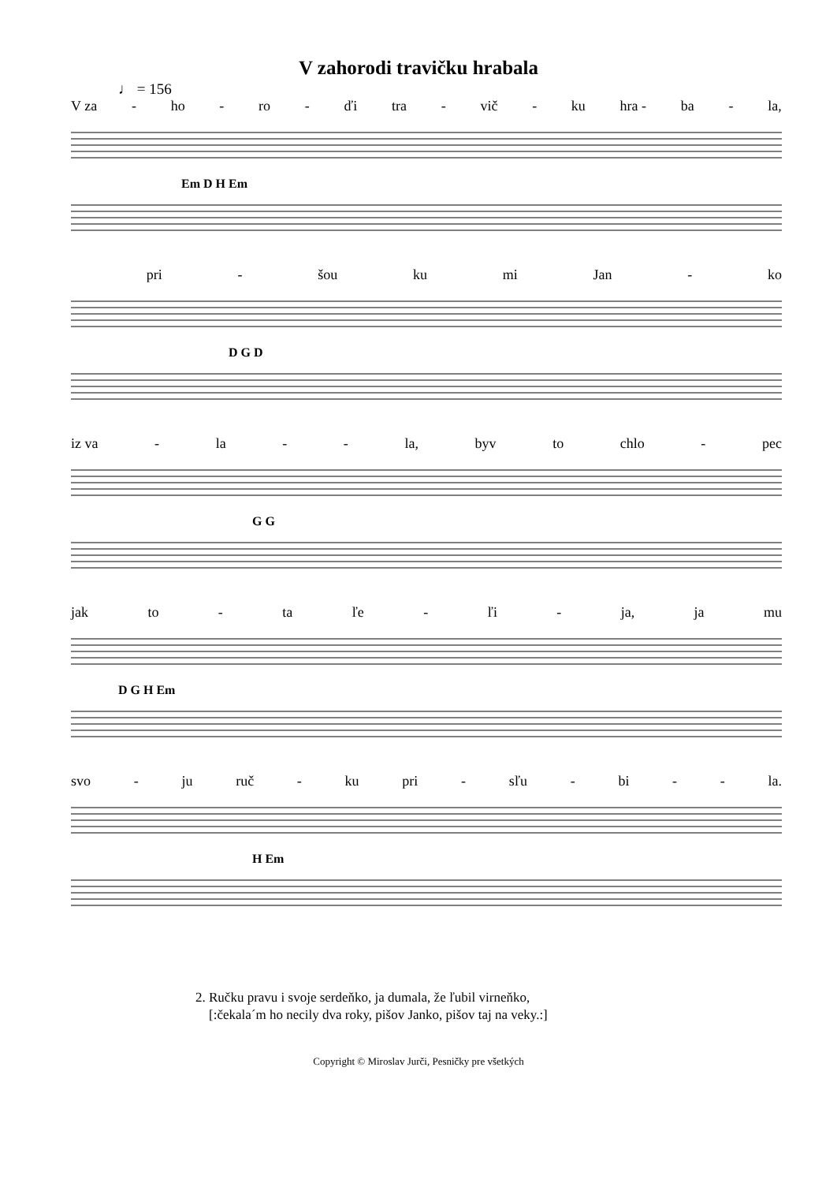V zahorodi travičku hrabala
♩ = 156
V za - ho - ro - ďi tra - vič - ku hra - ba - la,
Em D H Em
pri - šou ku mi Jan - ko
D G D
iz va - la - - la, byv to chlo - pec
G G
jak to - ta ľe - ľi - ja, ja mu
D G H Em
svo - ju ruč - ku pri - sľu - bi - - la.
H Em
2. Ručku pravu i svoje serdeňko, ja dumala, že ľubil virneňko,
[:čekala´m ho necily dva roky, pišov Janko, pišov taj na veky.:]
Copyright © Miroslav Jurči, Pesničky pre všetkých